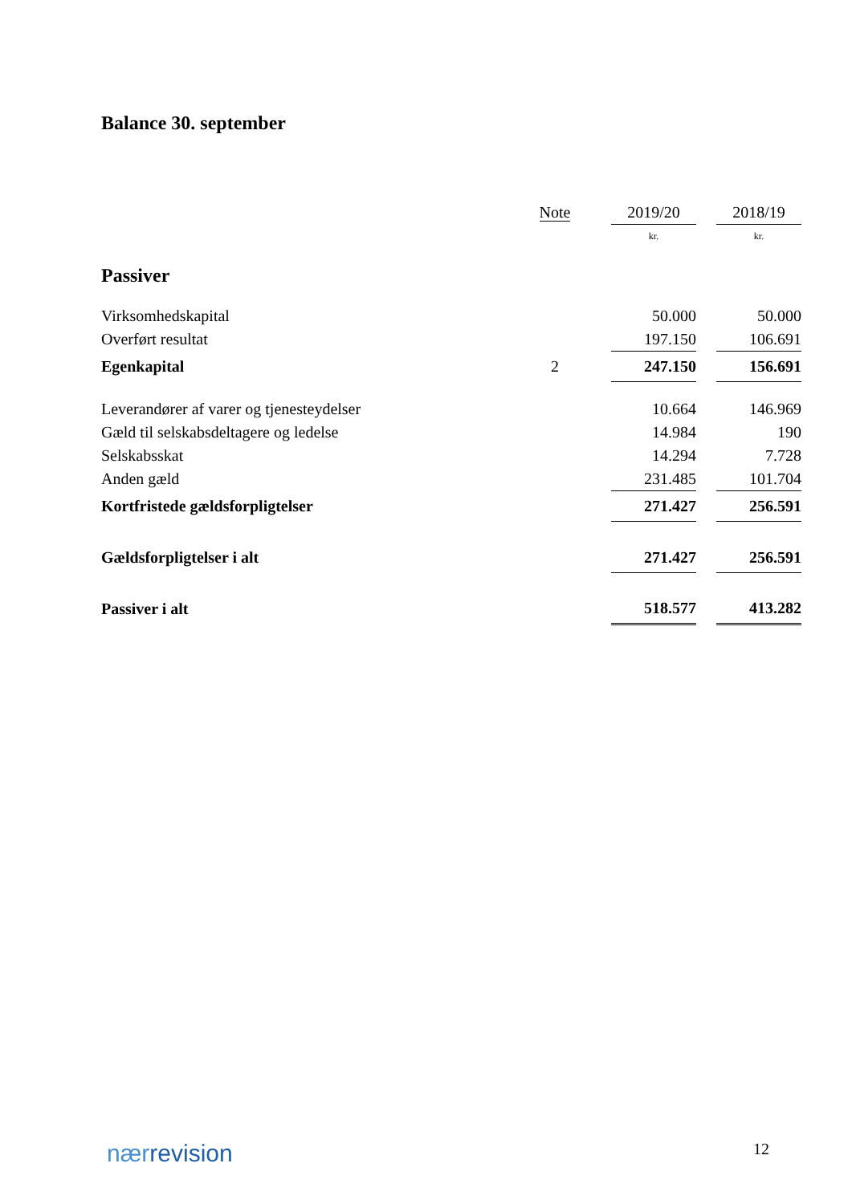Balance 30. september
| | Note | | 2019/20 | | 2018/19 |
| --- | --- | --- | --- | --- | --- |
| | | | kr. | | kr. |
| Passiver | | | | | |
| Virksomhedskapital | | | 50.000 | | 50.000 |
| Overført resultat | | | 197.150 | | 106.691 |
| Egenkapital | 2 | | 247.150 | | 156.691 |
| Leverandører af varer og tjenesteydelser | | | 10.664 | | 146.969 |
| Gæld til selskabsdeltagere og ledelse | | | 14.984 | | 190 |
| Selskabsskat | | | 14.294 | | 7.728 |
| Anden gæld | | | 231.485 | | 101.704 |
| Kortfristede gældsforpligtelser | | | 271.427 | | 256.591 |
| Gældsforpligtelser i alt | | | 271.427 | | 256.591 |
| Passiver i alt | | | 518.577 | | 413.282 |
nærrevision 12